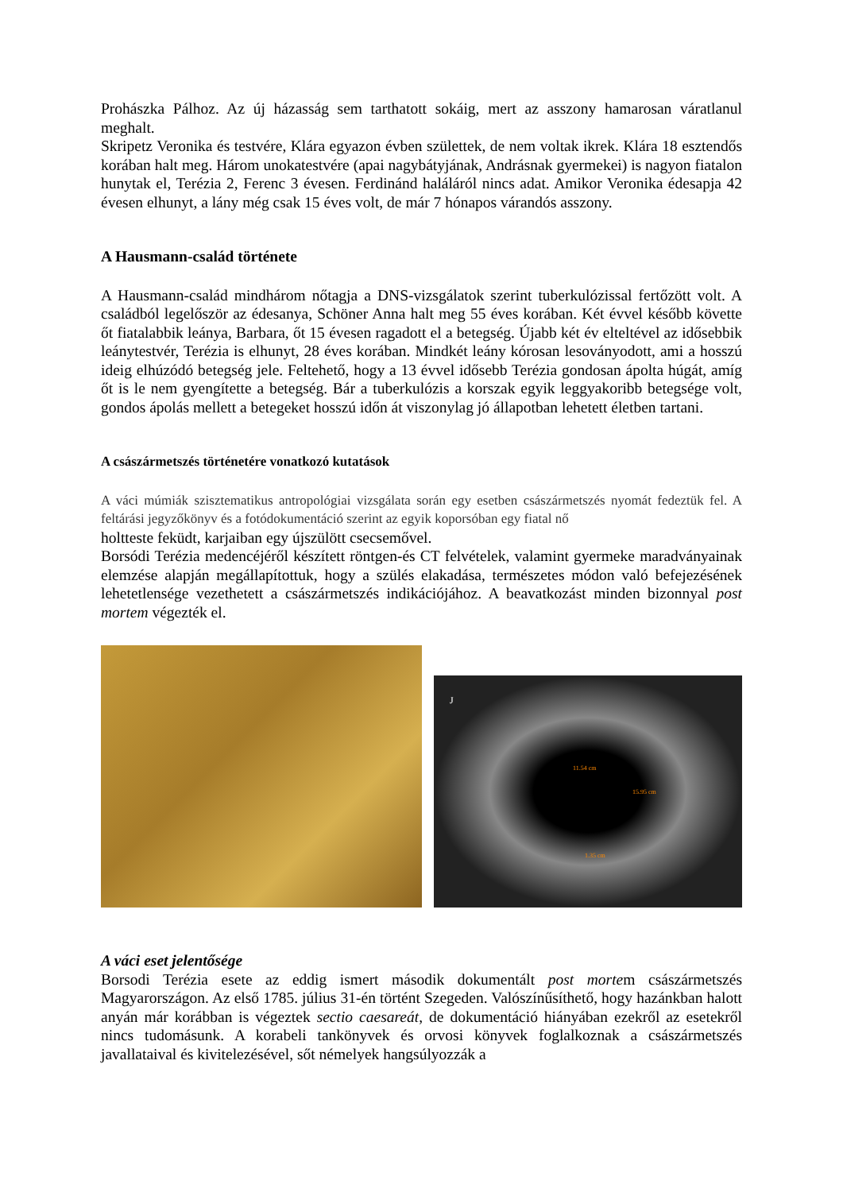Prohászka Pálhoz. Az új házasság sem tarthatott sokáig, mert az asszony hamarosan váratlanul meghalt.
Skripetz Veronika és testvére, Klára egyazon évben születtek, de nem voltak ikrek. Klára 18 esztendős korában halt meg. Három unokatestvére (apai nagybátyjának, Andrásnak gyermekei) is nagyon fiatalon hunytak el, Terézia 2, Ferenc 3 évesen. Ferdinánd haláláról nincs adat. Amikor Veronika édesapja 42 évesen elhunyt, a lány még csak 15 éves volt, de már 7 hónapos várandós asszony.
A Hausmann-család története
A Hausmann-család mindhárom nőtagja a DNS-vizsgálatok szerint tuberkulózissal fertőzött volt. A családból legelőször az édesanya, Schöner Anna halt meg 55 éves korában. Két évvel később követte őt fiatalabbik leánya, Barbara, őt 15 évesen ragadott el a betegség. Újabb két év elteltével az idősebbik leánytestvér, Terézia is elhunyt, 28 éves korában. Mindkét leány kórosan lesoványodott, ami a hosszú ideig elhúzódó betegség jele. Feltehető, hogy a 13 évvel idősebb Terézia gondosan ápolta húgát, amíg őt is le nem gyengítette a betegség. Bár a tuberkulózis a korszak egyik leggyakoribb betegsége volt, gondos ápolás mellett a betegeket hosszú időn át viszonylag jó állapotban lehetett életben tartani.
A császármetszés történetére vonatkozó kutatások
A váci múmiák szisztematikus antropológiai vizsgálata során egy esetben császármetszés nyomát fedeztük fel. A feltárási jegyzőkönyv és a fotódokumentáció szerint az egyik koporsóban egy fiatal nő
holtteste feküdt, karjaiban egy újszülött csecsemővel.
Borsódi Terézia medencéjéről készített röntgen-és CT felvételek, valamint gyermeke maradványainak elemzése alapján megállapítottuk, hogy a szülés elakadása, természetes módon való befejezésének lehetetlensége vezethetett a császármetszés indikációjához. A beavatkozást minden bizonnyal post mortem végezték el.
J
11.54 cm
15.95 cm
1.35 cm
A váci eset jelentősége
Borsodi Terézia esete az eddig ismert második dokumentált post mortem császármetszés Magyarországon. Az első 1785. július 31-én történt Szegeden. Valószínűsíthető, hogy hazánkban halott anyán már korábban is végeztek sectio caesareát, de dokumentáció hiányában ezekről az esetekről nincs tudomásunk. A korabeli tankönyvek és orvosi könyvek foglalkoznak a császármetszés javallataival és kivitelezésével, sőt némelyek hangsúlyozzák a